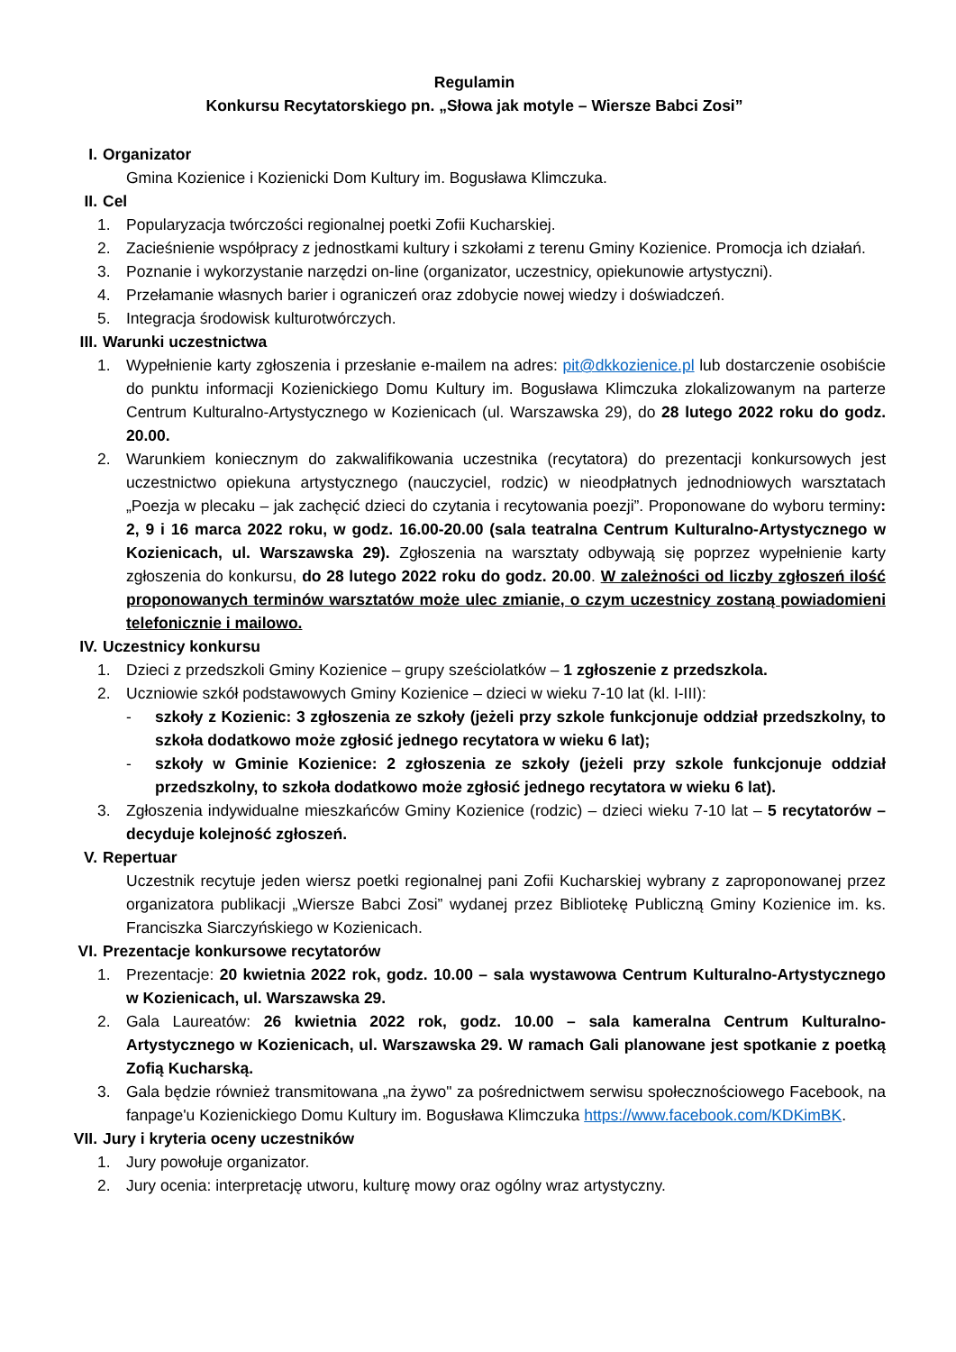Regulamin
Konkursu Recytatorskiego pn. „Słowa jak motyle – Wiersze Babci Zosi”
I. Organizator
Gmina Kozienice i Kozienicki Dom Kultury im. Bogusława Klimczuka.
II. Cel
1. Popularyzacja twórczości regionalnej poetki Zofii Kucharskiej.
2. Zacieśnienie współpracy z jednostkami kultury i szkołami z terenu Gminy Kozienice. Promocja ich działań.
3. Poznanie i wykorzystanie narzędzi on-line (organizator, uczestnicy, opiekunowie artystyczni).
4. Przełamanie własnych barier i ograniczeń oraz zdobycie nowej wiedzy i doświadczeń.
5. Integracja środowisk kulturotwórczych.
III. Warunki uczestnictwa
1. Wypełnienie karty zgłoszenia i przesłanie e-mailem na adres: pit@dkkozienice.pl lub dostarczenie osobiście do punktu informacji Kozienickiego Domu Kultury im. Bogusława Klimczuka zlokalizowanym na parterze Centrum Kulturalno-Artystycznego w Kozienicach (ul. Warszawska 29), do 28 lutego 2022 roku do godz. 20.00.
2. Warunkiem koniecznym do zakwalifikowania uczestnika (recytatora) do prezentacji konkursowych jest uczestnictwo opiekuna artystycznego (nauczyciel, rodzic) w nieodpłatnych jednodniowych warsztatach „Poezja w plecaku – jak zachęcić dzieci do czytania i recytowania poezji”. Proponowane do wyboru terminy: 2, 9 i 16 marca 2022 roku, w godz. 16.00-20.00 (sala teatralna Centrum Kulturalno-Artystycznego w Kozienicach, ul. Warszawska 29). Zgłoszenia na warsztaty odbywają się poprzez wypełnienie karty zgłoszenia do konkursu, do 28 lutego 2022 roku do godz. 20.00. W zależności od liczby zgłoszeń ilość proponowanych terminów warsztatów może ulec zmianie, o czym uczestnicy zostaną powiadomieni telefonicznie i mailowo.
IV. Uczestnicy konkursu
1. Dzieci z przedszkoli Gminy Kozienice – grupy sześciolatków – 1 zgłoszenie z przedszkola.
2. Uczniowie szkół podstawowych Gminy Kozienice – dzieci w wieku 7-10 lat (kl. I-III):
- szkoły z Kozienic: 3 zgłoszenia ze szkoły (jeżeli przy szkole funkcjonuje oddział przedszkolny, to szkoła dodatkowo może zgłosić jednego recytatora w wieku 6 lat);
- szkoły w Gminie Kozienice: 2 zgłoszenia ze szkoły (jeżeli przy szkole funkcjonuje oddział przedszkolny, to szkoła dodatkowo może zgłosić jednego recytatora w wieku 6 lat).
3. Zgłoszenia indywidualne mieszkańców Gminy Kozienice (rodzic) – dzieci wieku 7-10 lat – 5 recytatorów – decyduje kolejność zgłoszeń.
V. Repertuar
Uczestnik recytuje jeden wiersz poetki regionalnej pani Zofii Kucharskiej wybrany z zaproponowanej przez organizatora publikacji „Wiersze Babci Zosi” wydanej przez Bibliotekę Publiczną Gminy Kozienice im. ks. Franciszka Siarczyńskiego w Kozienicach.
VI. Prezentacje konkursowe recytatorów
1. Prezentacje: 20 kwietnia 2022 rok, godz. 10.00 – sala wystawowa Centrum Kulturalno-Artystycznego w Kozienicach, ul. Warszawska 29.
2. Gala Laureatów: 26 kwietnia 2022 rok, godz. 10.00 – sala kameralna Centrum Kulturalno-Artystycznego w Kozienicach, ul. Warszawska 29. W ramach Gali planowane jest spotkanie z poetką Zofią Kucharską.
3. Gala będzie również transmitowana „na żywo" za pośrednictwem serwisu społecznościowego Facebook, na fanpage'u Kozienickiego Domu Kultury im. Bogusława Klimczuka https://www.facebook.com/KDKimBK.
VII. Jury i kryteria oceny uczestników
1. Jury powołuje organizator.
2. Jury ocenia: interpretację utworu, kulturę mowy oraz ogólny wraz artystyczny.